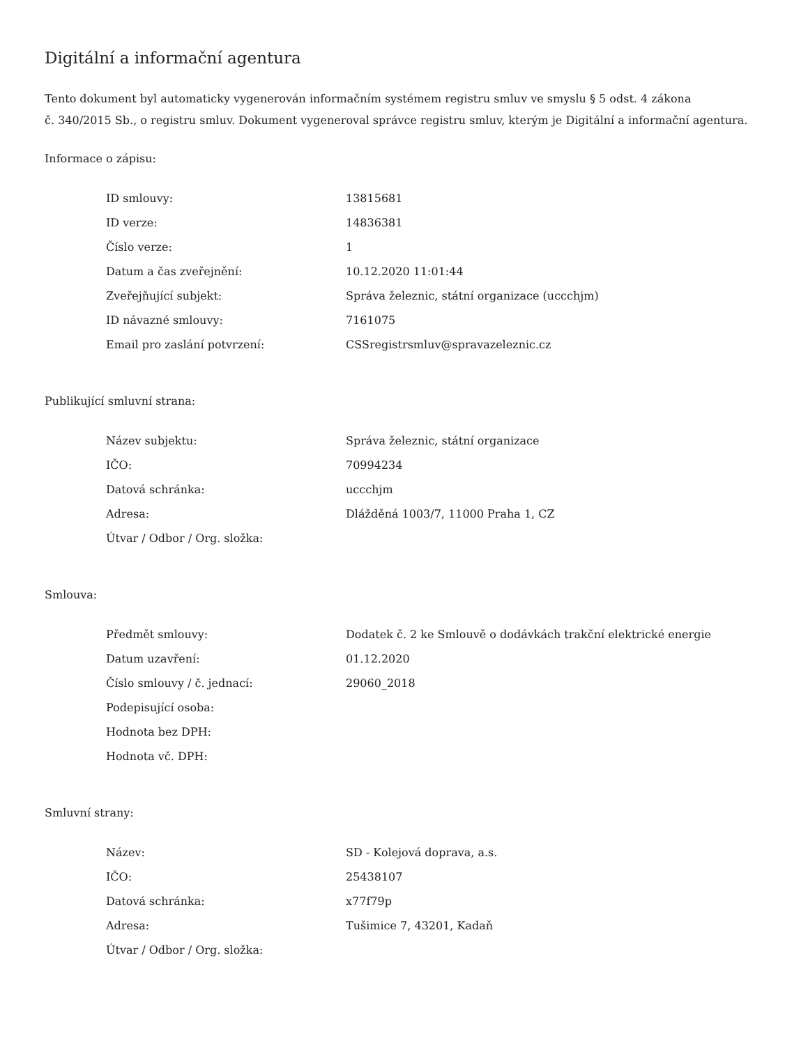Digitální a informační agentura
Tento dokument byl automaticky vygenerován informačním systémem registru smluv ve smyslu § 5 odst. 4 zákona
č. 340/2015 Sb., o registru smluv. Dokument vygeneroval správce registru smluv, kterým je Digitální a informační agentura.
Informace o zápisu:
| ID smlouvy: | 13815681 |
| ID verze: | 14836381 |
| Číslo verze: | 1 |
| Datum a čas zveřejnění: | 10.12.2020 11:01:44 |
| Zveřejňující subjekt: | Správa železnic, státní organizace (uccchjm) |
| ID návazné smlouvy: | 7161075 |
| Email pro zaslání potvrzení: | CSSregistrsmluv@spravazeleznic.cz |
Publikující smluvní strana:
| Název subjektu: | Správa železnic, státní organizace |
| IČO: | 70994234 |
| Datová schránka: | uccchjm |
| Adresa: | Dlážděná 1003/7, 11000 Praha 1, CZ |
| Útvar / Odbor / Org. složka: | |
Smlouva:
| Předmět smlouvy: | Dodatek č. 2 ke Smlouvě o dodávkách trakční elektrické energie |
| Datum uzavření: | 01.12.2020 |
| Číslo smlouvy / č. jednací: | 29060_2018 |
| Podepisující osoba: | |
| Hodnota bez DPH: | |
| Hodnota vč. DPH: | |
Smluvní strany:
| Název: | SD - Kolejová doprava, a.s. |
| IČO: | 25438107 |
| Datová schránka: | x77f79p |
| Adresa: | Tušimice 7, 43201, Kadaň |
| Útvar / Odbor / Org. složka: | |